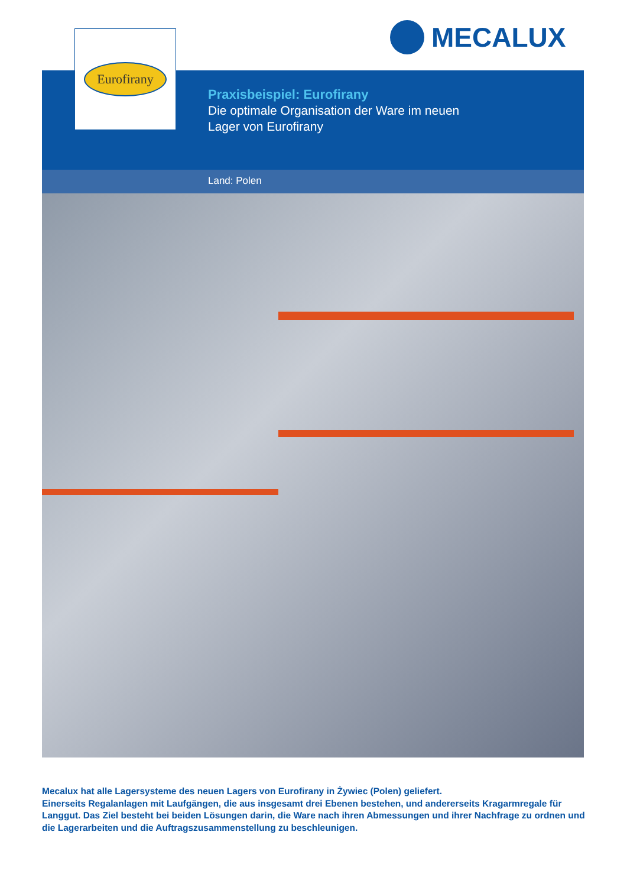MECALUX
Eurofirany
Praxisbeispiel: Eurofirany
Die optimale Organisation der Ware im neuen
Lager von Eurofirany
Land: Polen
Mecalux hat alle Lagersysteme des neuen Lagers von Eurofirany in Żywiec (Polen) geliefert.
Einerseits Regalanlagen mit Laufgängen, die aus insgesamt drei Ebenen bestehen, und andererseits Kragarmregale für Langgut. Das Ziel besteht bei beiden Lösungen darin, die Ware nach ihren Abmessungen und ihrer Nachfrage zu ordnen und die Lagerarbeiten und die Auftragszusammenstellung zu beschleunigen.